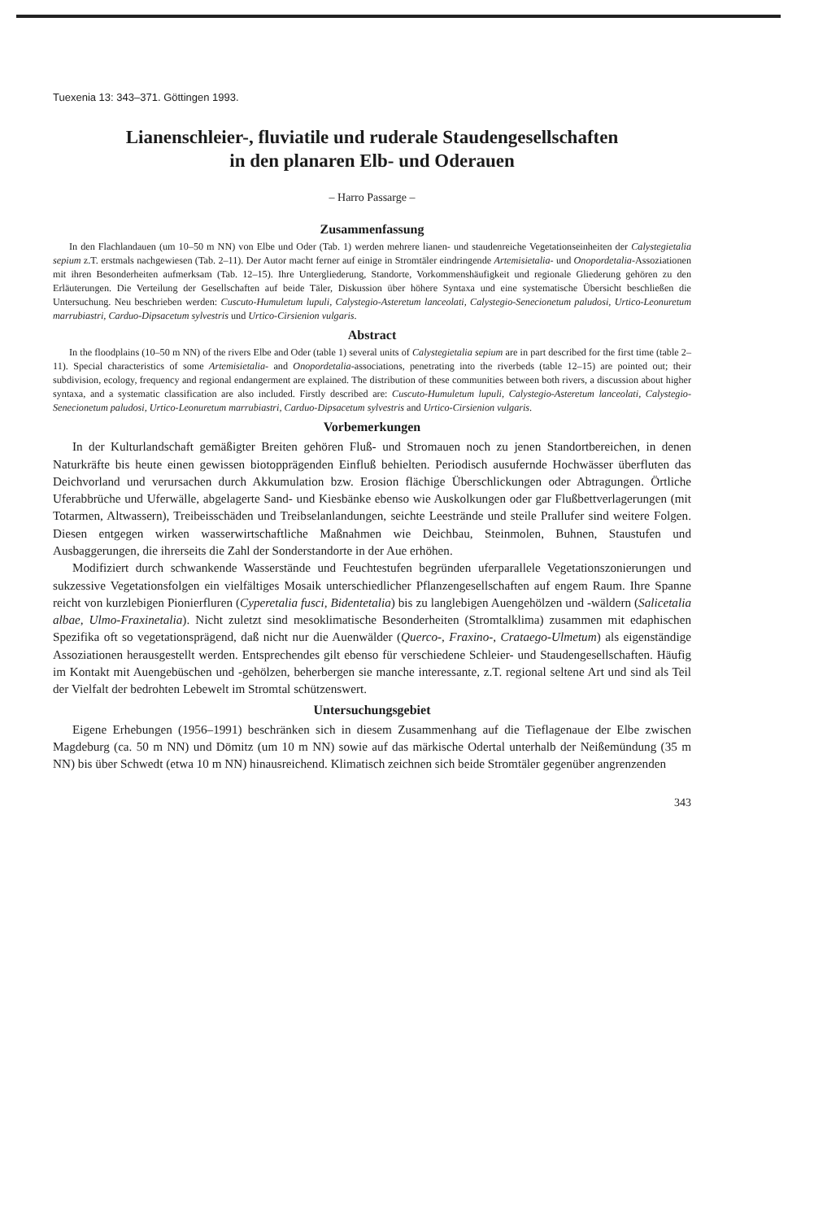Tuexenia 13: 343–371. Göttingen 1993.
Lianenschleier-, fluviatile und ruderale Staudengesellschaften
in den planaren Elb- und Oderauen
– Harro Passarge –
Zusammenfassung
In den Flachlandauen (um 10–50 m NN) von Elbe und Oder (Tab. 1) werden mehrere lianen- und staudenreiche Vegetationseinheiten der Calystegietalia sepium z.T. erstmals nachgewiesen (Tab. 2–11). Der Autor macht ferner auf einige in Stromtäler eindringende Artemisietalia- und Onopordetalia-Assoziationen mit ihren Besonderheiten aufmerksam (Tab. 12–15). Ihre Untergliederung, Standorte, Vorkommenshäufigkeit und regionale Gliederung gehören zu den Erläuterungen. Die Verteilung der Gesellschaften auf beide Täler, Diskussion über höhere Syntaxa und eine systematische Übersicht beschließen die Untersuchung. Neu beschrieben werden: Cuscuto-Humuletum lupuli, Calystegio-Asteretum lanceolati, Calystegio-Senecionetum paludosi, Urtico-Leonuretum marrubiastri, Carduo-Dipsacetum sylvestris und Urtico-Cirsienion vulgaris.
Abstract
In the floodplains (10–50 m NN) of the rivers Elbe and Oder (table 1) several units of Calystegietalia sepium are in part described for the first time (table 2–11). Special characteristics of some Artemisietalia- and Onopordetalia-associations, penetrating into the riverbeds (table 12–15) are pointed out; their subdivision, ecology, frequency and regional endangerment are explained. The distribution of these communities between both rivers, a discussion about higher syntaxa, and a systematic classification are also included. Firstly described are: Cuscuto-Humuletum lupuli, Calystegio-Asteretum lanceolati, Calystegio-Senecionetum paludosi, Urtico-Leonuretum marrubiastri, Carduo-Dipsacetum sylvestris and Urtico-Cirsienion vulgaris.
Vorbemerkungen
In der Kulturlandschaft gemäßigter Breiten gehören Fluß- und Stromauen noch zu jenen Standortbereichen, in denen Naturkräfte bis heute einen gewissen biotopprägenden Einfluß behielten. Periodisch ausufernde Hochwässer überfluten das Deichvorland und verursachen durch Akkumulation bzw. Erosion flächige Überschlickungen oder Abtragungen. Örtliche Uferabbrüche und Uferwälle, abgelagerte Sand- und Kiesbänke ebenso wie Auskolkungen oder gar Flußbettverlagerungen (mit Totarmen, Altwassern), Treibeisschäden und Treibselanlandungen, seichte Leestrände und steile Prallufer sind weitere Folgen. Diesen entgegen wirken wasserwirtschaftliche Maßnahmen wie Deichbau, Steinmolen, Buhnen, Staustufen und Ausbaggerungen, die ihrerseits die Zahl der Sonderstandorte in der Aue erhöhen.
Modifiziert durch schwankende Wasserstände und Feuchtestufen begründen uferparallele Vegetationszonierungen und sukzessive Vegetationsfolgen ein vielfältiges Mosaik unterschiedlicher Pflanzengesellschaften auf engem Raum. Ihre Spanne reicht von kurzlebigen Pionierfluren (Cyperetalia fusci, Bidentetalia) bis zu langlebigen Auengehölzen und -wäldern (Salicetalia albae, Ulmo-Fraxinetalia). Nicht zuletzt sind mesoklimatische Besonderheiten (Stromtalklima) zusammen mit edaphischen Spezifika oft so vegetationsprägend, daß nicht nur die Auenwälder (Querco-, Fraxino-, Crataego-Ulmetum) als eigenständige Assoziationen herausgestellt werden. Entsprechendes gilt ebenso für verschiedene Schleier- und Staudengesellschaften. Häufig im Kontakt mit Auengebüschen und -gehölzen, beherbergen sie manche interessante, z.T. regional seltene Art und sind als Teil der Vielfalt der bedrohten Lebewelt im Stromtal schützenswert.
Untersuchungsgebiet
Eigene Erhebungen (1956–1991) beschränken sich in diesem Zusammenhang auf die Tieflagenaue der Elbe zwischen Magdeburg (ca. 50 m NN) und Dömitz (um 10 m NN) sowie auf das märkische Odertal unterhalb der Neißemündung (35 m NN) bis über Schwedt (etwa 10 m NN) hinausreichend. Klimatisch zeichnen sich beide Stromtäler gegenüber angrenzenden
343